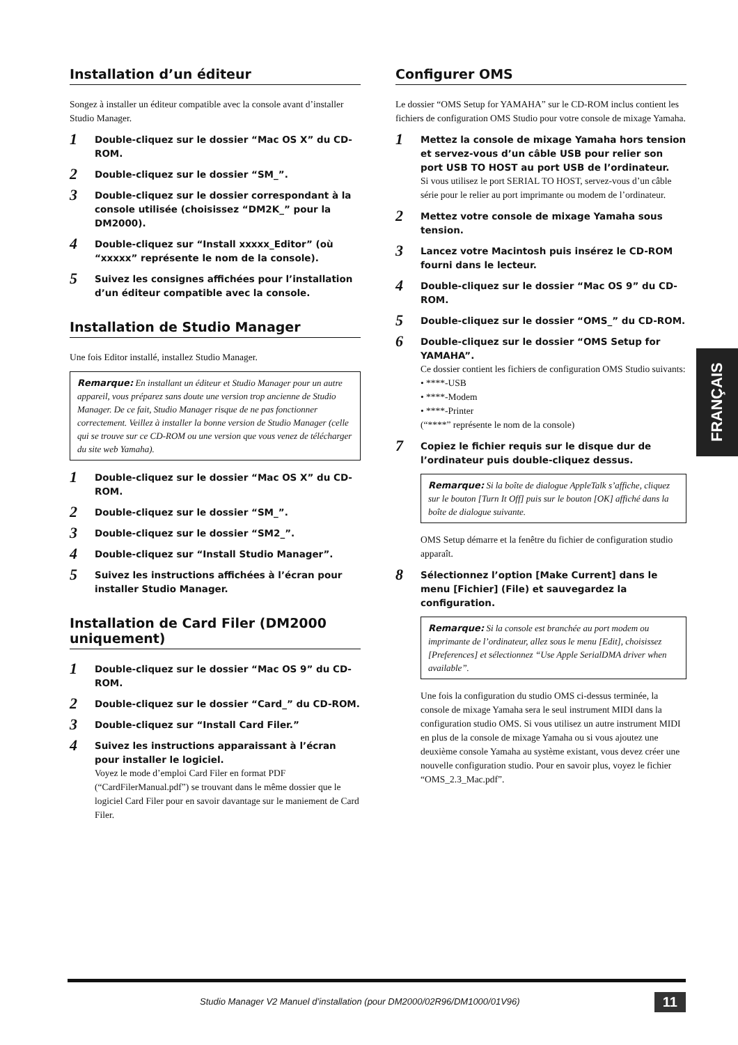Installation d’un éditeur
Songez à installer un éditeur compatible avec la console avant d’installer Studio Manager.
1
Double-cliquez sur le dossier “Mac OS X” du CD-ROM.
2
Double-cliquez sur le dossier “SM_”.
3
Double-cliquez sur le dossier correspondant à la console utilisée (choisissez “DM2K_” pour la DM2000).
4
Double-cliquez sur “Install xxxxx_Editor” (où “xxxxx” représente le nom de la console).
5
Suivez les consignes affichées pour l’installation d’un éditeur compatible avec la console.
Installation de Studio Manager
Une fois Editor installé, installez Studio Manager.
Remarque: En installant un éditeur et Studio Manager pour un autre appareil, vous préparez sans doute une version trop ancienne de Studio Manager. De ce fait, Studio Manager risque de ne pas fonctionner correctement. Veillez à installer la bonne version de Studio Manager (celle qui se trouve sur ce CD-ROM ou une version que vous venez de télécharger du site web Yamaha).
1
Double-cliquez sur le dossier “Mac OS X” du CD-ROM.
2
Double-cliquez sur le dossier “SM_”.
3
Double-cliquez sur le dossier “SM2_”.
4
Double-cliquez sur “Install Studio Manager”.
5
Suivez les instructions affichées à l’écran pour installer Studio Manager.
Installation de Card Filer (DM2000 uniquement)
1
Double-cliquez sur le dossier “Mac OS 9” du CD-ROM.
2
Double-cliquez sur le dossier “Card_” du CD-ROM.
3
Double-cliquez sur “Install Card Filer.”
4
Suivez les instructions apparaissant à l’écran pour installer le logiciel.
Voyez le mode d’emploi Card Filer en format PDF (“CardFilerManual.pdf”) se trouvant dans le même dossier que le logiciel Card Filer pour en savoir davantage sur le maniement de Card Filer.
Configurer OMS
Le dossier “OMS Setup for YAMAHA” sur le CD-ROM inclus contient les fichiers de configuration OMS Studio pour votre console de mixage Yamaha.
1
Mettez la console de mixage Yamaha hors tension et servez-vous d’un câble USB pour relier son port USB TO HOST au port USB de l’ordinateur.
Si vous utilisez le port SERIAL TO HOST, servez-vous d’un câble série pour le relier au port imprimante ou modem de l’ordinateur.
2
Mettez votre console de mixage Yamaha sous tension.
3
Lancez votre Macintosh puis insérez le CD-ROM fourni dans le lecteur.
4
Double-cliquez sur le dossier “Mac OS 9” du CD-ROM.
5
Double-cliquez sur le dossier “OMS_” du CD-ROM.
6
Double-cliquez sur le dossier “OMS Setup for YAMAHA”.
Ce dossier contient les fichiers de configuration OMS Studio suivants:
• ****-USB
• ****-Modem
• ****-Printer
(“****” représente le nom de la console)
7
Copiez le fichier requis sur le disque dur de l’ordinateur puis double-cliquez dessus.
Remarque: Si la boîte de dialogue AppleTalk s’affiche, cliquez sur le bouton [Turn It Off] puis sur le bouton [OK] affiché dans la boîte de dialogue suivante.
OMS Setup démarre et la fenêtre du fichier de configuration studio apparaît.
8
Sélectionnez l’option [Make Current] dans le menu [Fichier] (File) et sauvegardez la configuration.
Remarque: Si la console est branchée au port modem ou imprimante de l’ordinateur, allez sous le menu [Edit], choisissez [Preferences] et sélectionnez “Use Apple SerialDMA driver when available”.
Une fois la configuration du studio OMS ci-dessus terminée, la console de mixage Yamaha sera le seul instrument MIDI dans la configuration studio OMS. Si vous utilisez un autre instrument MIDI en plus de la console de mixage Yamaha ou si vous ajoutez une deuxième console Yamaha au système existant, vous devez créer une nouvelle configuration studio. Pour en savoir plus, voyez le fichier “OMS_2.3_Mac.pdf”.
FRANÇAIS
Studio Manager V2 Manuel d’installation (pour DM2000/02R96/DM1000/01V96) 11